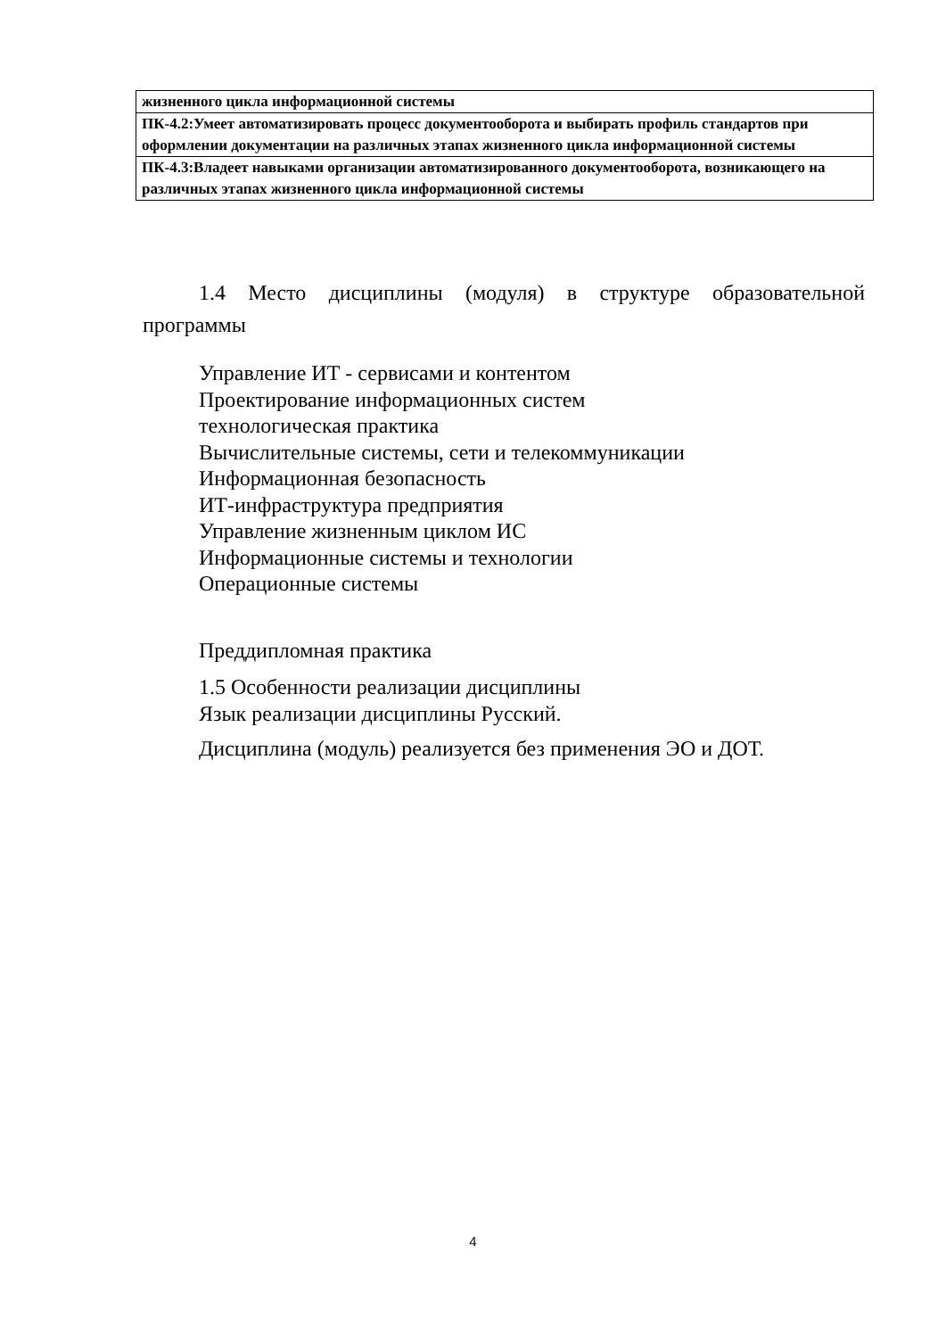| жизненного цикла информационной системы |
| ПК-4.2:Умеет автоматизировать процесс документооборота и выбирать профиль стандартов при оформлении документации на различных этапах жизненного цикла информационной системы |
| ПК-4.3:Владеет навыками организации автоматизированного документооборота, возникающего на различных этапах жизненного цикла информационной системы |
1.4 Место дисциплины (модуля) в структуре образовательной программы
Управление ИТ - сервисами и контентом
Проектирование информационных систем
технологическая практика
Вычислительные системы, сети и телекоммуникации
Информационная безопасность
ИТ-инфраструктура предприятия
Управление жизненным циклом ИС
Информационные системы и технологии
Операционные системы
Преддипломная практика
1.5 Особенности реализации дисциплины
Язык реализации дисциплины Русский.
Дисциплина (модуль) реализуется без применения ЭО и ДОТ.
4